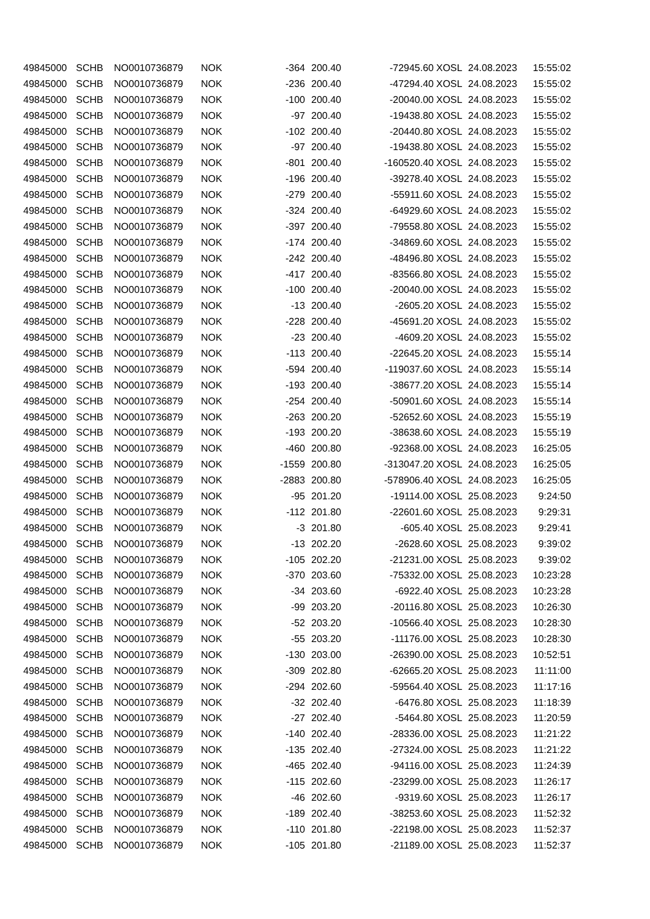| 49845000 | SCHB | NO0010736879 | NOK | -364 | 200.40 | -72945.60 | XOSL | 24.08.2023 | 15:55:02 |
| 49845000 | SCHB | NO0010736879 | NOK | -236 | 200.40 | -47294.40 | XOSL | 24.08.2023 | 15:55:02 |
| 49845000 | SCHB | NO0010736879 | NOK | -100 | 200.40 | -20040.00 | XOSL | 24.08.2023 | 15:55:02 |
| 49845000 | SCHB | NO0010736879 | NOK | -97 | 200.40 | -19438.80 | XOSL | 24.08.2023 | 15:55:02 |
| 49845000 | SCHB | NO0010736879 | NOK | -102 | 200.40 | -20440.80 | XOSL | 24.08.2023 | 15:55:02 |
| 49845000 | SCHB | NO0010736879 | NOK | -97 | 200.40 | -19438.80 | XOSL | 24.08.2023 | 15:55:02 |
| 49845000 | SCHB | NO0010736879 | NOK | -801 | 200.40 | -160520.40 | XOSL | 24.08.2023 | 15:55:02 |
| 49845000 | SCHB | NO0010736879 | NOK | -196 | 200.40 | -39278.40 | XOSL | 24.08.2023 | 15:55:02 |
| 49845000 | SCHB | NO0010736879 | NOK | -279 | 200.40 | -55911.60 | XOSL | 24.08.2023 | 15:55:02 |
| 49845000 | SCHB | NO0010736879 | NOK | -324 | 200.40 | -64929.60 | XOSL | 24.08.2023 | 15:55:02 |
| 49845000 | SCHB | NO0010736879 | NOK | -397 | 200.40 | -79558.80 | XOSL | 24.08.2023 | 15:55:02 |
| 49845000 | SCHB | NO0010736879 | NOK | -174 | 200.40 | -34869.60 | XOSL | 24.08.2023 | 15:55:02 |
| 49845000 | SCHB | NO0010736879 | NOK | -242 | 200.40 | -48496.80 | XOSL | 24.08.2023 | 15:55:02 |
| 49845000 | SCHB | NO0010736879 | NOK | -417 | 200.40 | -83566.80 | XOSL | 24.08.2023 | 15:55:02 |
| 49845000 | SCHB | NO0010736879 | NOK | -100 | 200.40 | -20040.00 | XOSL | 24.08.2023 | 15:55:02 |
| 49845000 | SCHB | NO0010736879 | NOK | -13 | 200.40 | -2605.20 | XOSL | 24.08.2023 | 15:55:02 |
| 49845000 | SCHB | NO0010736879 | NOK | -228 | 200.40 | -45691.20 | XOSL | 24.08.2023 | 15:55:02 |
| 49845000 | SCHB | NO0010736879 | NOK | -23 | 200.40 | -4609.20 | XOSL | 24.08.2023 | 15:55:02 |
| 49845000 | SCHB | NO0010736879 | NOK | -113 | 200.40 | -22645.20 | XOSL | 24.08.2023 | 15:55:14 |
| 49845000 | SCHB | NO0010736879 | NOK | -594 | 200.40 | -119037.60 | XOSL | 24.08.2023 | 15:55:14 |
| 49845000 | SCHB | NO0010736879 | NOK | -193 | 200.40 | -38677.20 | XOSL | 24.08.2023 | 15:55:14 |
| 49845000 | SCHB | NO0010736879 | NOK | -254 | 200.40 | -50901.60 | XOSL | 24.08.2023 | 15:55:14 |
| 49845000 | SCHB | NO0010736879 | NOK | -263 | 200.20 | -52652.60 | XOSL | 24.08.2023 | 15:55:19 |
| 49845000 | SCHB | NO0010736879 | NOK | -193 | 200.20 | -38638.60 | XOSL | 24.08.2023 | 15:55:19 |
| 49845000 | SCHB | NO0010736879 | NOK | -460 | 200.80 | -92368.00 | XOSL | 24.08.2023 | 16:25:05 |
| 49845000 | SCHB | NO0010736879 | NOK | -1559 | 200.80 | -313047.20 | XOSL | 24.08.2023 | 16:25:05 |
| 49845000 | SCHB | NO0010736879 | NOK | -2883 | 200.80 | -578906.40 | XOSL | 24.08.2023 | 16:25:05 |
| 49845000 | SCHB | NO0010736879 | NOK | -95 | 201.20 | -19114.00 | XOSL | 25.08.2023 | 9:24:50 |
| 49845000 | SCHB | NO0010736879 | NOK | -112 | 201.80 | -22601.60 | XOSL | 25.08.2023 | 9:29:31 |
| 49845000 | SCHB | NO0010736879 | NOK | -3 | 201.80 | -605.40 | XOSL | 25.08.2023 | 9:29:41 |
| 49845000 | SCHB | NO0010736879 | NOK | -13 | 202.20 | -2628.60 | XOSL | 25.08.2023 | 9:39:02 |
| 49845000 | SCHB | NO0010736879 | NOK | -105 | 202.20 | -21231.00 | XOSL | 25.08.2023 | 9:39:02 |
| 49845000 | SCHB | NO0010736879 | NOK | -370 | 203.60 | -75332.00 | XOSL | 25.08.2023 | 10:23:28 |
| 49845000 | SCHB | NO0010736879 | NOK | -34 | 203.60 | -6922.40 | XOSL | 25.08.2023 | 10:23:28 |
| 49845000 | SCHB | NO0010736879 | NOK | -99 | 203.20 | -20116.80 | XOSL | 25.08.2023 | 10:26:30 |
| 49845000 | SCHB | NO0010736879 | NOK | -52 | 203.20 | -10566.40 | XOSL | 25.08.2023 | 10:28:30 |
| 49845000 | SCHB | NO0010736879 | NOK | -55 | 203.20 | -11176.00 | XOSL | 25.08.2023 | 10:28:30 |
| 49845000 | SCHB | NO0010736879 | NOK | -130 | 203.00 | -26390.00 | XOSL | 25.08.2023 | 10:52:51 |
| 49845000 | SCHB | NO0010736879 | NOK | -309 | 202.80 | -62665.20 | XOSL | 25.08.2023 | 11:11:00 |
| 49845000 | SCHB | NO0010736879 | NOK | -294 | 202.60 | -59564.40 | XOSL | 25.08.2023 | 11:17:16 |
| 49845000 | SCHB | NO0010736879 | NOK | -32 | 202.40 | -6476.80 | XOSL | 25.08.2023 | 11:18:39 |
| 49845000 | SCHB | NO0010736879 | NOK | -27 | 202.40 | -5464.80 | XOSL | 25.08.2023 | 11:20:59 |
| 49845000 | SCHB | NO0010736879 | NOK | -140 | 202.40 | -28336.00 | XOSL | 25.08.2023 | 11:21:22 |
| 49845000 | SCHB | NO0010736879 | NOK | -135 | 202.40 | -27324.00 | XOSL | 25.08.2023 | 11:21:22 |
| 49845000 | SCHB | NO0010736879 | NOK | -465 | 202.40 | -94116.00 | XOSL | 25.08.2023 | 11:24:39 |
| 49845000 | SCHB | NO0010736879 | NOK | -115 | 202.60 | -23299.00 | XOSL | 25.08.2023 | 11:26:17 |
| 49845000 | SCHB | NO0010736879 | NOK | -46 | 202.60 | -9319.60 | XOSL | 25.08.2023 | 11:26:17 |
| 49845000 | SCHB | NO0010736879 | NOK | -189 | 202.40 | -38253.60 | XOSL | 25.08.2023 | 11:52:32 |
| 49845000 | SCHB | NO0010736879 | NOK | -110 | 201.80 | -22198.00 | XOSL | 25.08.2023 | 11:52:37 |
| 49845000 | SCHB | NO0010736879 | NOK | -105 | 201.80 | -21189.00 | XOSL | 25.08.2023 | 11:52:37 |